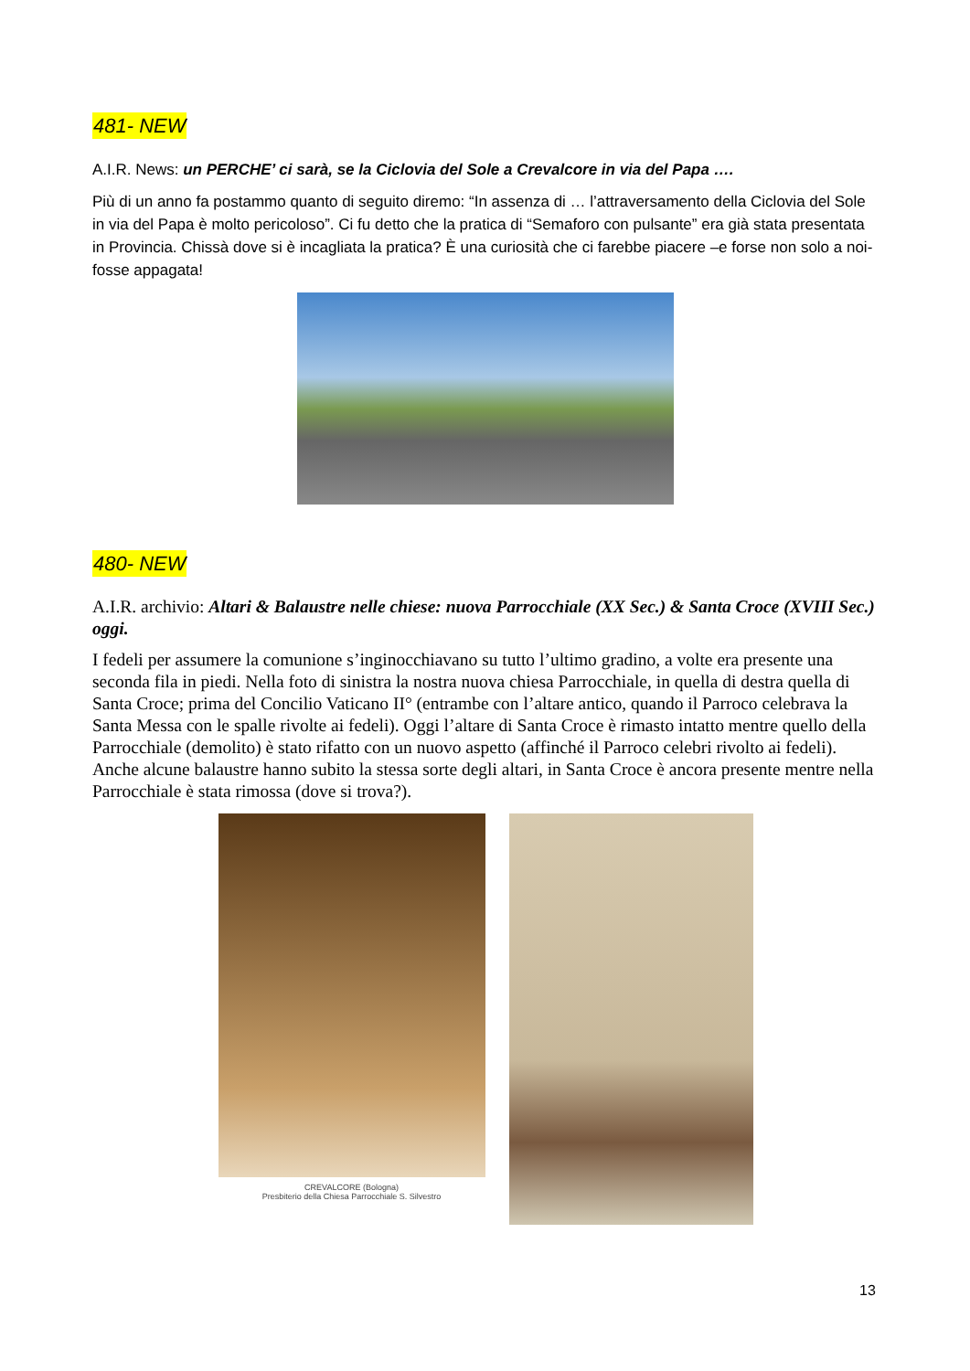481- NEW
A.I.R. News: un PERCHE’ ci sarà, se la Ciclovia del Sole a Crevalcore in via del Papa ….
Più di un anno fa postammo quanto di seguito diremo: “In assenza di … l’attraversamento della Ciclovia del Sole in via del Papa è molto pericoloso”. Ci fu detto che la pratica di “Semaforo con pulsante” era già stata presentata in Provincia. Chissà dove si è incagliata la pratica? È una curiosità che ci farebbe piacere –e forse non solo a noi- fosse appagata!
480- NEW
A.I.R. archivio: Altari & Balaustre nelle chiese: nuova Parrocchiale (XX Sec.) & Santa Croce (XVIII Sec.) oggi.
I fedeli per assumere la comunione s’inginocchiavano su tutto l’ultimo gradino, a volte era presente una seconda fila in piedi. Nella foto di sinistra la nostra nuova chiesa Parrocchiale, in quella di destra quella di Santa Croce; prima del Concilio Vaticano II° (entrambe con l’altare antico, quando il Parroco celebrava la Santa Messa con le spalle rivolte ai fedeli). Oggi l’altare di Santa Croce è rimasto intatto mentre quello della Parrocchiale (demolito) è stato rifatto con un nuovo aspetto (affinché il Parroco celebri rivolto ai fedeli). Anche alcune balaustre hanno subito la stessa sorte degli altari, in Santa Croce è ancora presente mentre nella Parrocchiale è stata rimossa (dove si trova?).
CREVALCORE (Bologna)
Presbiterio della Chiesa Parrocchiale S. Silvestro
13